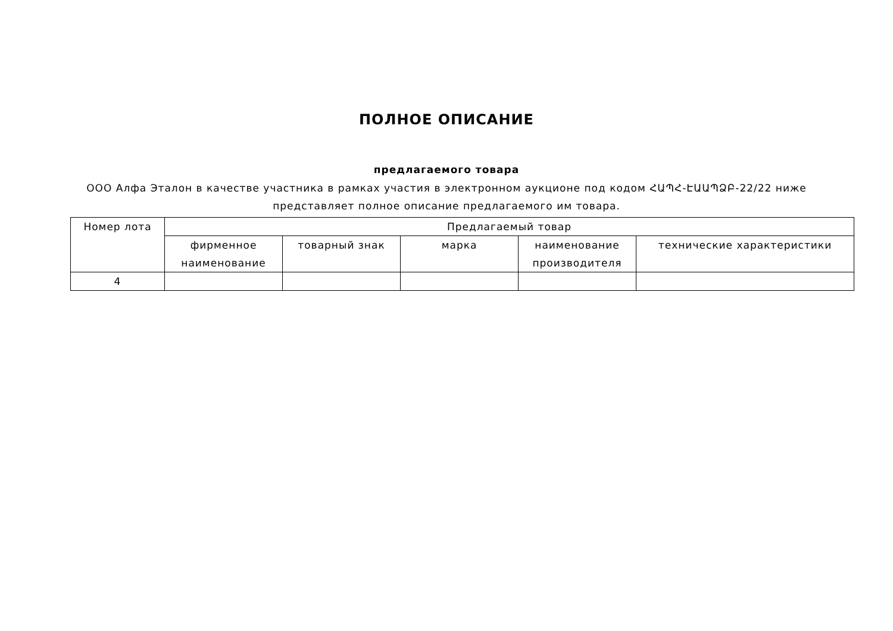ПОЛНОЕ ОПИСАНИЕ
предлагаемого товара
ООО Алфа Эталон в качестве участника в рамках участия в электронном аукционе под кодом ՀԱՊՀ-ԷԱԱՊՁԲ-22/22 ниже
представляет полное описание предлагаемого им товара.
| Номер лота | Предлагаемый товар | | | | |
| --- | --- | --- | --- | --- | --- |
| | фирменное наименование | товарный знак | марка | наименование производителя | технические характеристики |
| 4 | | | | | |